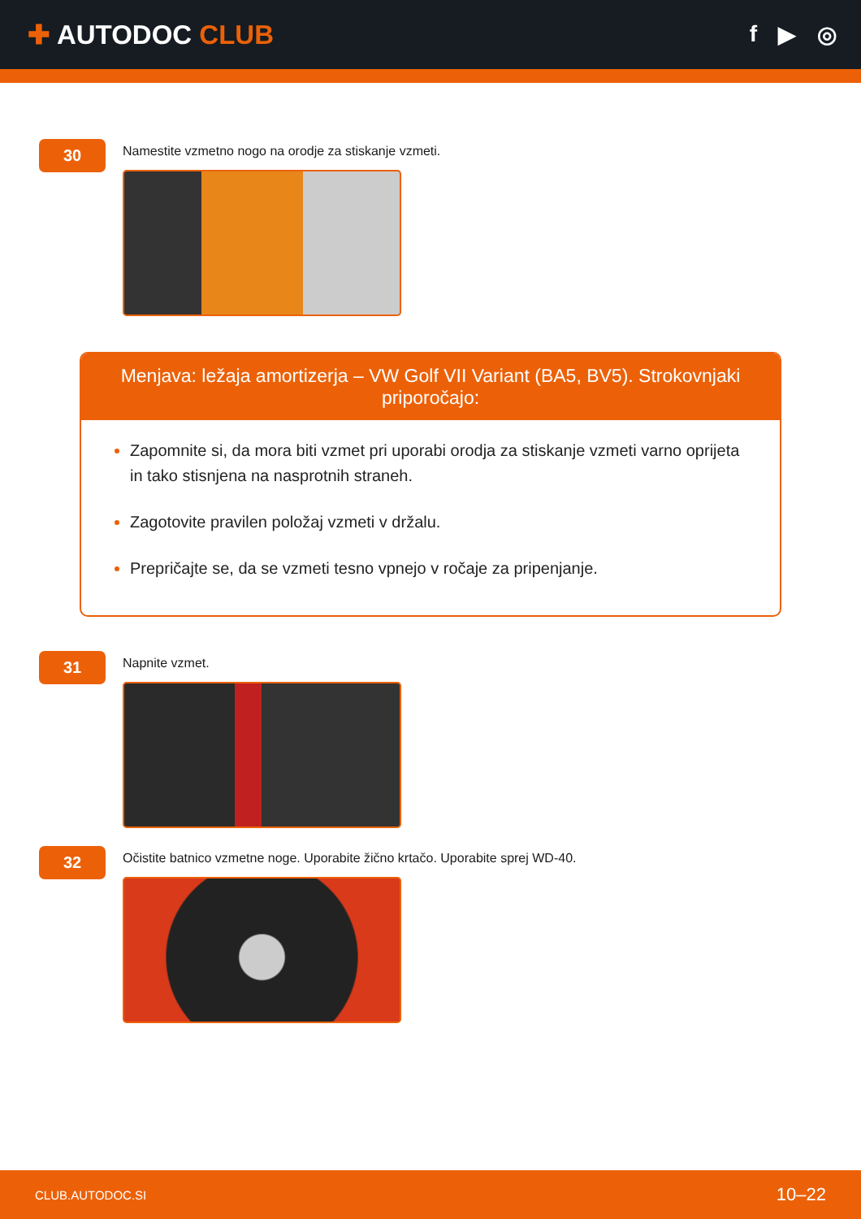✚ AUTODOC CLUB
f ▶ ◎
30
Namestite vzmetno nogo na orodje za stiskanje vzmeti.
Menjava: ležaja amortizerja – VW Golf VII Variant (BA5, BV5). Strokovnjaki priporočajo:
Zapomnite si, da mora biti vzmet pri uporabi orodja za stiskanje vzmeti varno oprijeta in tako stisnjena na nasprotnih straneh.
Zagotovite pravilen položaj vzmeti v držalu.
Prepričajte se, da se vzmeti tesno vpnejo v ročaje za pripenjanje.
31
Napnite vzmet.
32
Očistite batnico vzmetne noge. Uporabite žično krtačo. Uporabite sprej WD-40.
CLUB.AUTODOC.SI 10–22